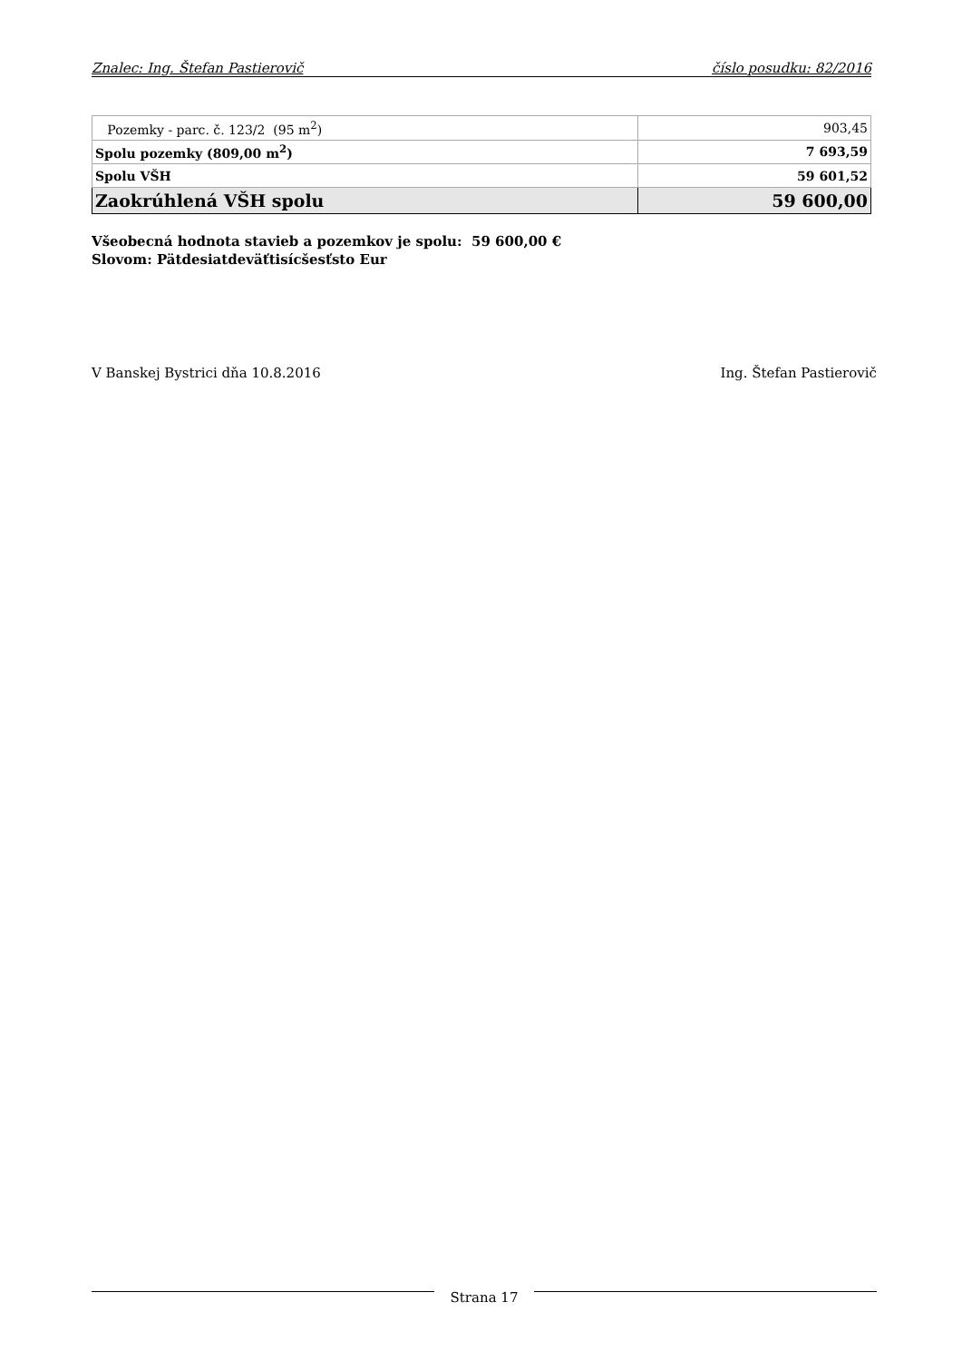Znalec: Ing. Štefan Pastierovič číslo posudku: 82/2016
| Pozemky - parc. č. 123/2 (95 m<sup>2</sup>) | 903,45 |
| Spolu pozemky (809,00 m<sup>2</sup>) | 7 693,59 |
| Spolu VŠH | 59 601,52 |
| Zaokrúhlená VŠH spolu | 59 600,00 |
Všeobecná hodnota stavieb a pozemkov je spolu: 59 600,00 €
Slovom: Pätdesiatdeväťtisícšesťsto Eur
V Banskej Bystrici dňa 10.8.2016 Ing. Štefan Pastierovič
Strana 17